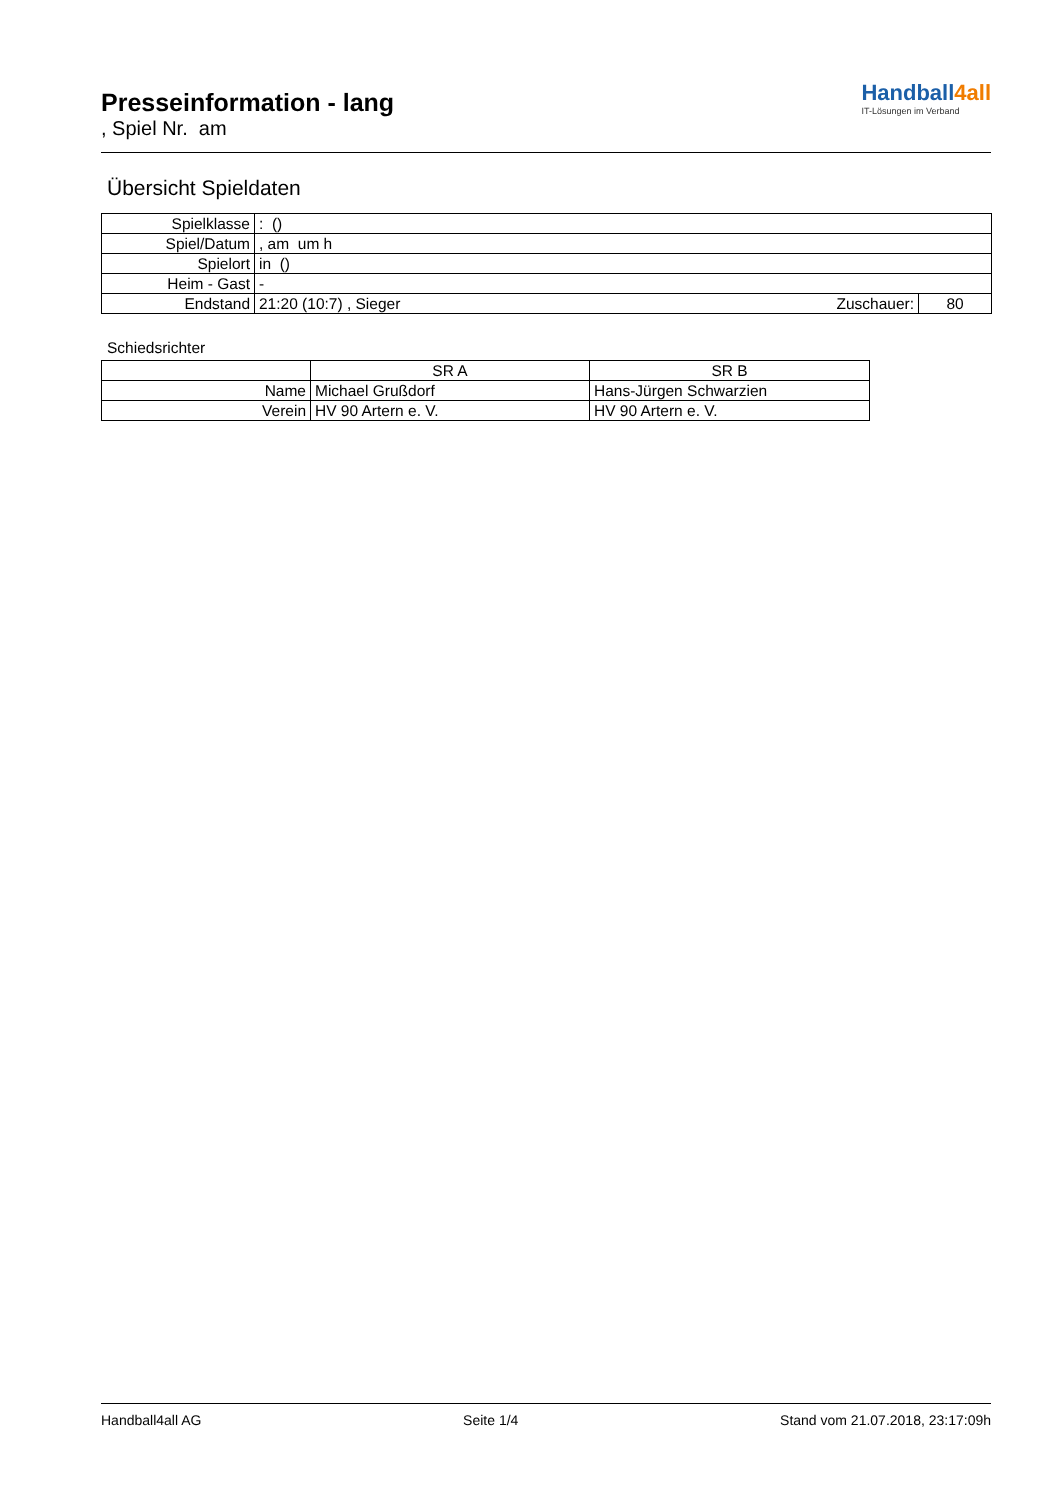Presseinformation - lang
, Spiel Nr. am
Handball4all
IT-Lösungen im Verband
Übersicht Spieldaten
| Spielklasse | : () | | |
| Spiel/Datum | , am um h | | |
| Spielort | in () | | |
| Heim - Gast | - | | |
| Endstand | 21:20 (10:7) , Sieger | Zuschauer: | 80 |
Schiedsrichter
| | SR A | SR B |
| Name | Michael Grußdorf | Hans-Jürgen Schwarzien |
| Verein | HV 90 Artern e. V. | HV 90 Artern e. V. |
Handball4all AG Seite 1/4 Stand vom 21.07.2018, 23:17:09h